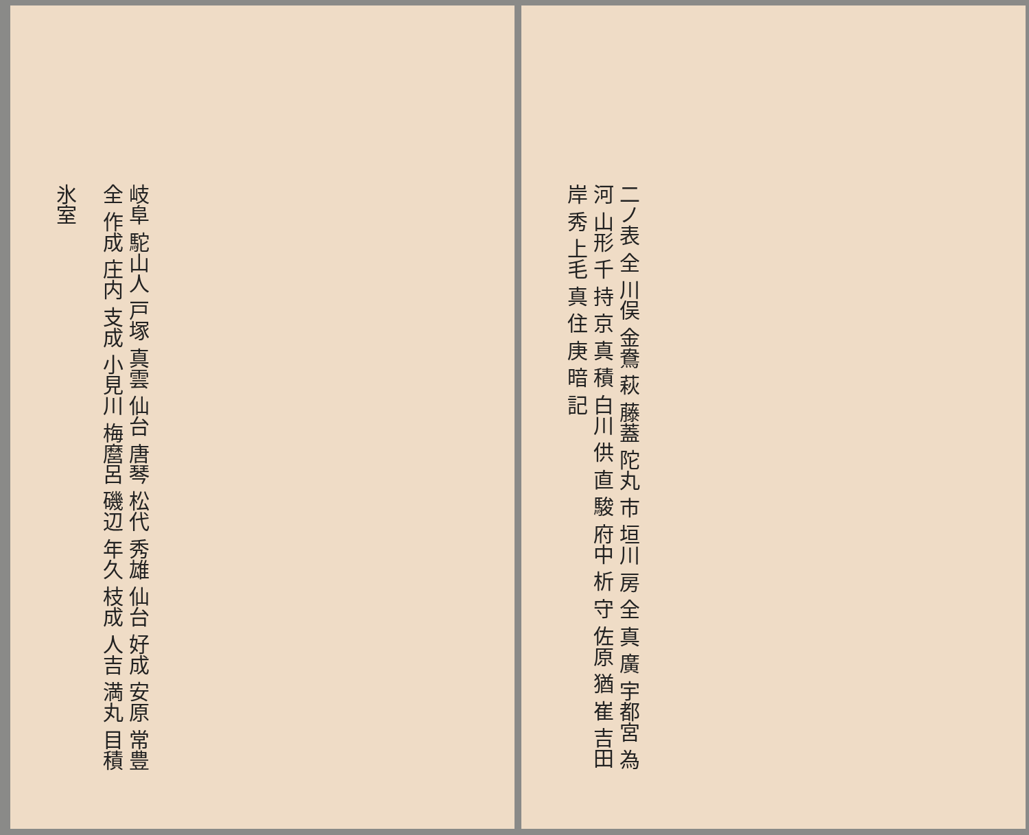二ノ表 全 川俣 金鴦 萩 藤蓋 陀丸 市 垣川 房 全 真 廣 宇都宮 為 河 山形 千 持 京 真 積 白川 供 直 駿 府中 析 守 佐原 猶 崔 吉田 岸 秀 上毛 真 住 庚 暗 記
岐阜 駝山人 戸塚 真雲 仙台 唐琴 松代 秀雄 仙台 好成 安原 常豊 全 作成 庄内 支成 小見川 梅麿呂 磯辺 年久 枝成 人吉 満丸 目積
氷室